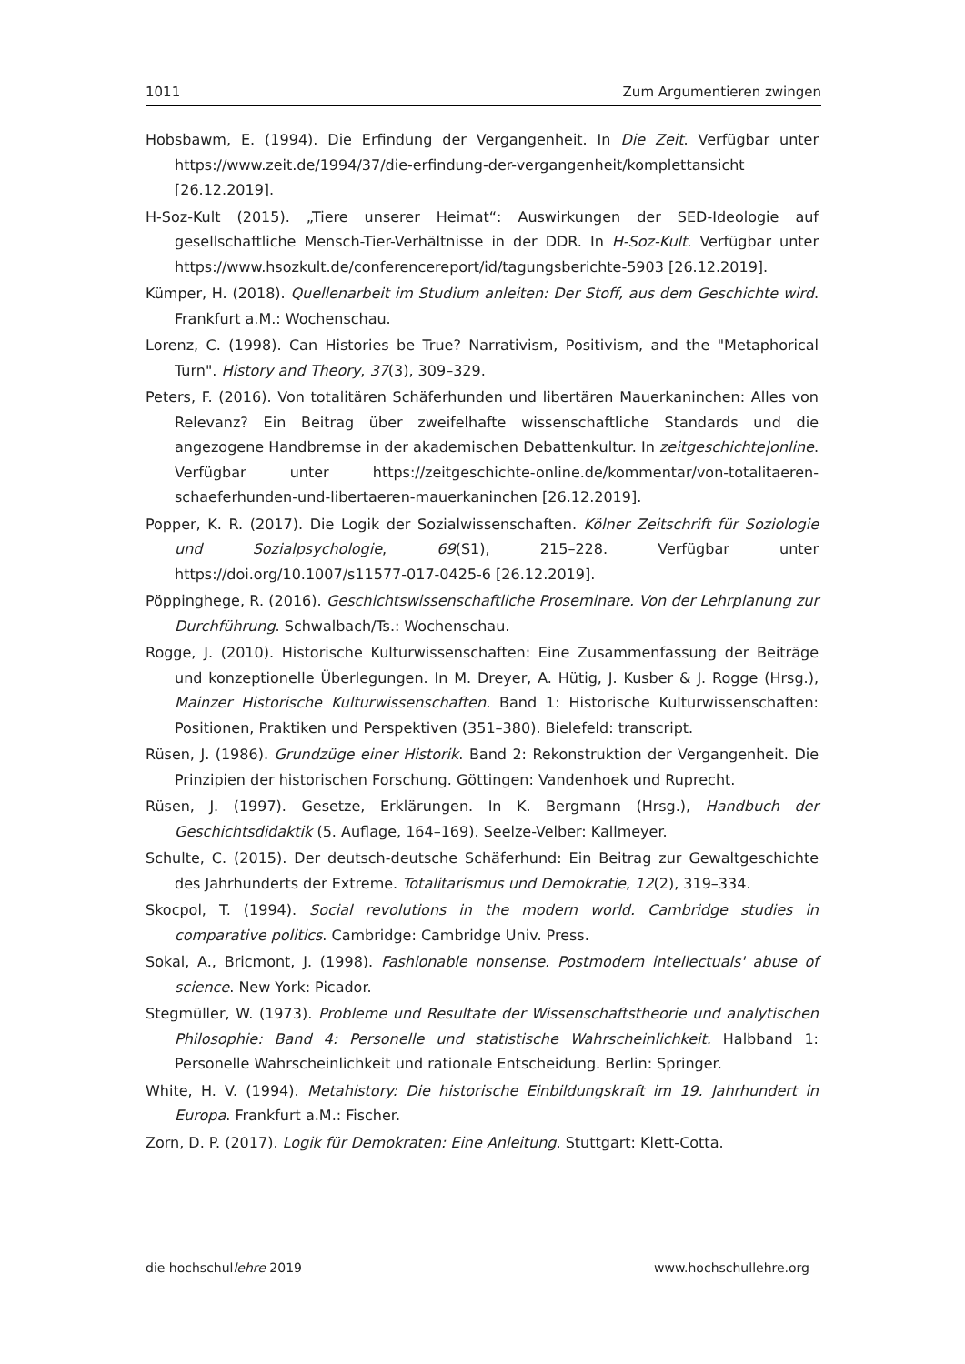1011 Zum Argumentieren zwingen
Hobsbawm, E. (1994). Die Erfindung der Vergangenheit. In Die Zeit. Verfügbar unter https://www.zeit.de/1994/37/die-erfindung-der-vergangenheit/komplettansicht [26.12.2019].
H-Soz-Kult (2015). „Tiere unserer Heimat“: Auswirkungen der SED-Ideologie auf gesellschaftliche Mensch-Tier-Verhältnisse in der DDR. In H-Soz-Kult. Verfügbar unter https://www.hsozkult.de/conferencereport/id/tagungsberichte-5903 [26.12.2019].
Kümper, H. (2018). Quellenarbeit im Studium anleiten: Der Stoff, aus dem Geschichte wird. Frankfurt a.M.: Wochenschau.
Lorenz, C. (1998). Can Histories be True? Narrativism, Positivism, and the "Metaphorical Turn". History and Theory, 37(3), 309–329.
Peters, F. (2016). Von totalitären Schäferhunden und libertären Mauerkaninchen: Alles von Relevanz? Ein Beitrag über zweifelhafte wissenschaftliche Standards und die angezogene Handbremse in der akademischen Debattenkultur. In zeitgeschichte|online. Verfügbar unter https://zeitgeschichte-online.de/kommentar/von-totalitaeren-schaeferhunden-und-libertaeren-mauerkaninchen [26.12.2019].
Popper, K. R. (2017). Die Logik der Sozialwissenschaften. Kölner Zeitschrift für Soziologie und Sozialpsychologie, 69(S1), 215–228. Verfügbar unter https://doi.org/10.1007/s11577-017-0425-6 [26.12.2019].
Pöppinghege, R. (2016). Geschichtswissenschaftliche Proseminare. Von der Lehrplanung zur Durchführung. Schwalbach/Ts.: Wochenschau.
Rogge, J. (2010). Historische Kulturwissenschaften: Eine Zusammenfassung der Beiträge und konzeptionelle Überlegungen. In M. Dreyer, A. Hütig, J. Kusber & J. Rogge (Hrsg.), Mainzer Historische Kulturwissenschaften. Band 1: Historische Kulturwissenschaften: Positionen, Praktiken und Perspektiven (351–380). Bielefeld: transcript.
Rüsen, J. (1986). Grundzüge einer Historik. Band 2: Rekonstruktion der Vergangenheit. Die Prinzipien der historischen Forschung. Göttingen: Vandenhoek und Ruprecht.
Rüsen, J. (1997). Gesetze, Erklärungen. In K. Bergmann (Hrsg.), Handbuch der Geschichtsdidaktik (5. Auflage, 164–169). Seelze-Velber: Kallmeyer.
Schulte, C. (2015). Der deutsch-deutsche Schäferhund: Ein Beitrag zur Gewaltgeschichte des Jahrhunderts der Extreme. Totalitarismus und Demokratie, 12(2), 319–334.
Skocpol, T. (1994). Social revolutions in the modern world. Cambridge studies in comparative politics. Cambridge: Cambridge Univ. Press.
Sokal, A., Bricmont, J. (1998). Fashionable nonsense. Postmodern intellectuals' abuse of science. New York: Picador.
Stegmüller, W. (1973). Probleme und Resultate der Wissenschaftstheorie und analytischen Philosophie: Band 4: Personelle und statistische Wahrscheinlichkeit. Halbband 1: Personelle Wahrscheinlichkeit und rationale Entscheidung. Berlin: Springer.
White, H. V. (1994). Metahistory: Die historische Einbildungskraft im 19. Jahrhundert in Europa. Frankfurt a.M.: Fischer.
Zorn, D. P. (2017). Logik für Demokraten: Eine Anleitung. Stuttgart: Klett-Cotta.
die hochschullehre 2019 www.hochschullehre.org